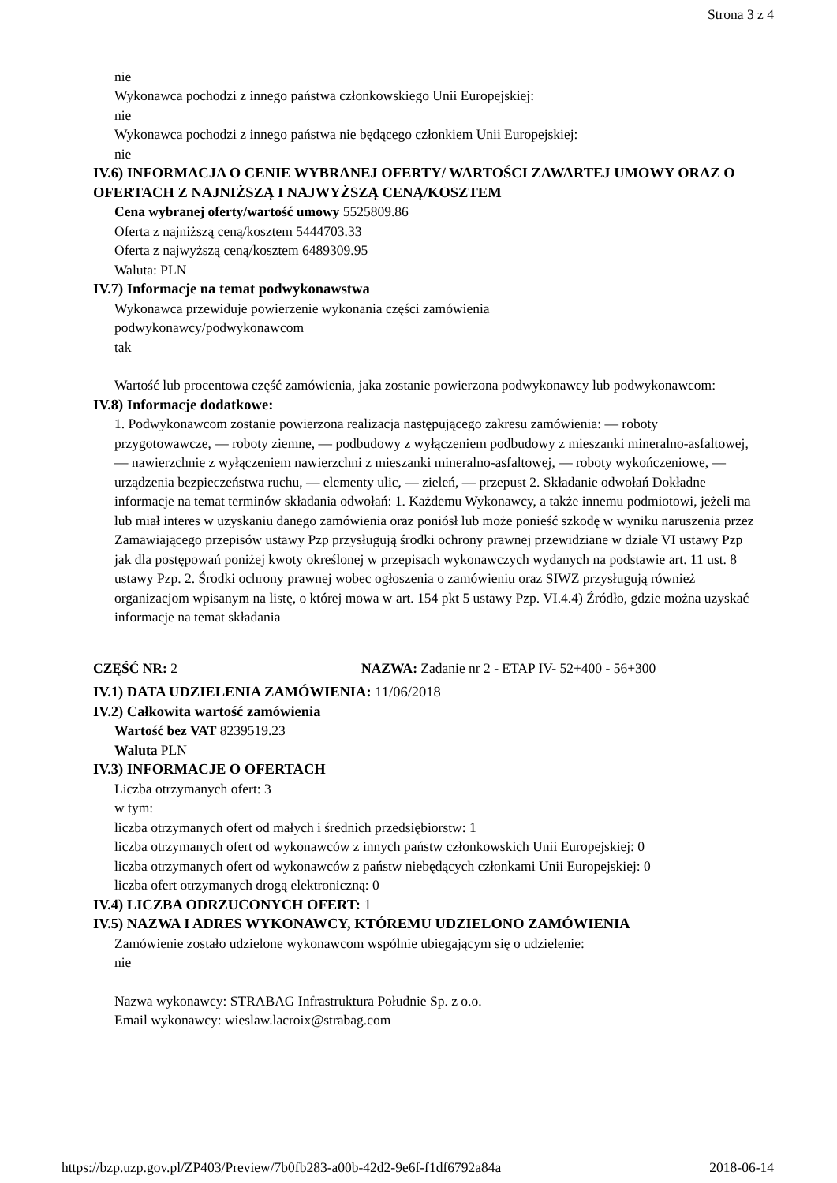Strona 3 z 4
nie
Wykonawca pochodzi z innego państwa członkowskiego Unii Europejskiej:
nie
Wykonawca pochodzi z innego państwa nie będącego członkiem Unii Europejskiej:
nie
IV.6) INFORMACJA O CENIE WYBRANEJ OFERTY/ WARTOŚCI ZAWARTEJ UMOWY ORAZ O OFERTACH Z NAJNIŻSZĄ I NAJWYŻSZĄ CENĄ/KOSZTEM
Cena wybranej oferty/wartość umowy 5525809.86
Oferta z najniższą ceną/kosztem 5444703.33
Oferta z najwyższą ceną/kosztem 6489309.95
Waluta: PLN
IV.7) Informacje na temat podwykonawstwa
Wykonawca przewiduje powierzenie wykonania części zamówienia
podwykonawcy/podwykonawcom
tak
Wartość lub procentowa część zamówienia, jaka zostanie powierzona podwykonawcy lub podwykonawcom:
IV.8) Informacje dodatkowe:
1. Podwykonawcom zostanie powierzona realizacja następującego zakresu zamówienia: — roboty przygotowawcze, — roboty ziemne, — podbudowy z wyłączeniem podbudowy z mieszanki mineralno-asfaltowej, — nawierzchnie z wyłączeniem nawierzchni z mieszanki mineralno-asfaltowej, — roboty wykończeniowe, — urządzenia bezpieczeństwa ruchu, — elementy ulic, — zieleń, — przepust 2. Składanie odwołań Dokładne informacje na temat terminów składania odwołań: 1. Każdemu Wykonawcy, a także innemu podmiotowi, jeżeli ma lub miał interes w uzyskaniu danego zamówienia oraz poniósł lub może ponieść szkodę w wyniku naruszenia przez Zamawiającego przepisów ustawy Pzp przysługują środki ochrony prawnej przewidziane w dziale VI ustawy Pzp jak dla postępowań poniżej kwoty określonej w przepisach wykonawczych wydanych na podstawie art. 11 ust. 8 ustawy Pzp. 2. Środki ochrony prawnej wobec ogłoszenia o zamówieniu oraz SIWZ przysługują również organizacjom wpisanym na listę, o której mowa w art. 154 pkt 5 ustawy Pzp. VI.4.4) Źródło, gdzie można uzyskać informacje na temat składania
CZĘŚĆ NR: 2 NAZWA: Zadanie nr 2 - ETAP IV- 52+400 - 56+300
IV.1) DATA UDZIELENIA ZAMÓWIENIA: 11/06/2018
IV.2) Całkowita wartość zamówienia
Wartość bez VAT 8239519.23
Waluta PLN
IV.3) INFORMACJE O OFERTACH
Liczba otrzymanych ofert: 3
w tym:
liczba otrzymanych ofert od małych i średnich przedsiębiorstw: 1
liczba otrzymanych ofert od wykonawców z innych państw członkowskich Unii Europejskiej: 0
liczba otrzymanych ofert od wykonawców z państw niebędących członkami Unii Europejskiej: 0
liczba ofert otrzymanych drogą elektroniczną: 0
IV.4) LICZBA ODRZUCONYCH OFERT: 1
IV.5) NAZWA I ADRES WYKONAWCY, KTÓREMU UDZIELONO ZAMÓWIENIA
Zamówienie zostało udzielone wykonawcom wspólnie ubiegającym się o udzielenie:
nie
Nazwa wykonawcy: STRABAG Infrastruktura Południe Sp. z o.o.
Email wykonawcy: wieslaw.lacroix@strabag.com
https://bzp.uzp.gov.pl/ZP403/Preview/7b0fb283-a00b-42d2-9e6f-f1df6792a84a 2018-06-14